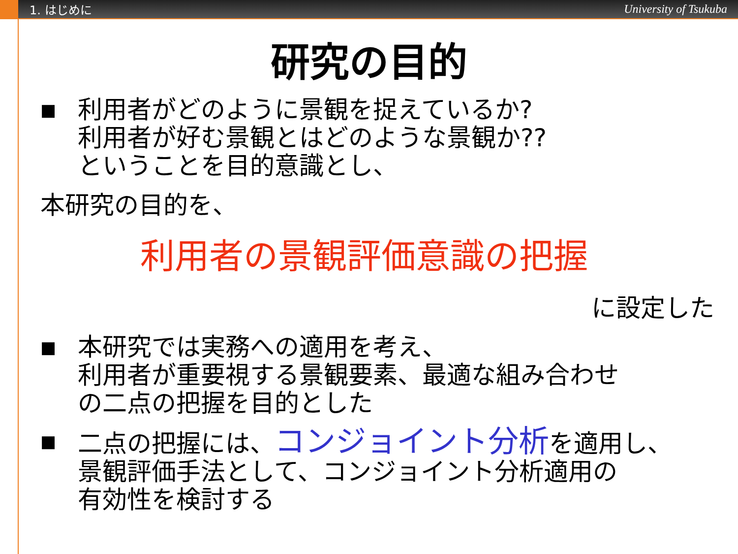1. はじめに University of Tsukuba
研究の目的
■
利用者がどのように景観を捉えているか?
利用者が好む景観とはどのような景観か??
ということを目的意識とし、
本研究の目的を、
利用者の景観評価意識の把握
に設定した
■
本研究では実務への適用を考え、
利用者が重要視する景観要素、最適な組み合わせ
の二点の把握を目的とした
■
二点の把握には、コンジョイント分析を適用し、
景観評価手法として、コンジョイント分析適用の
有効性を検討する